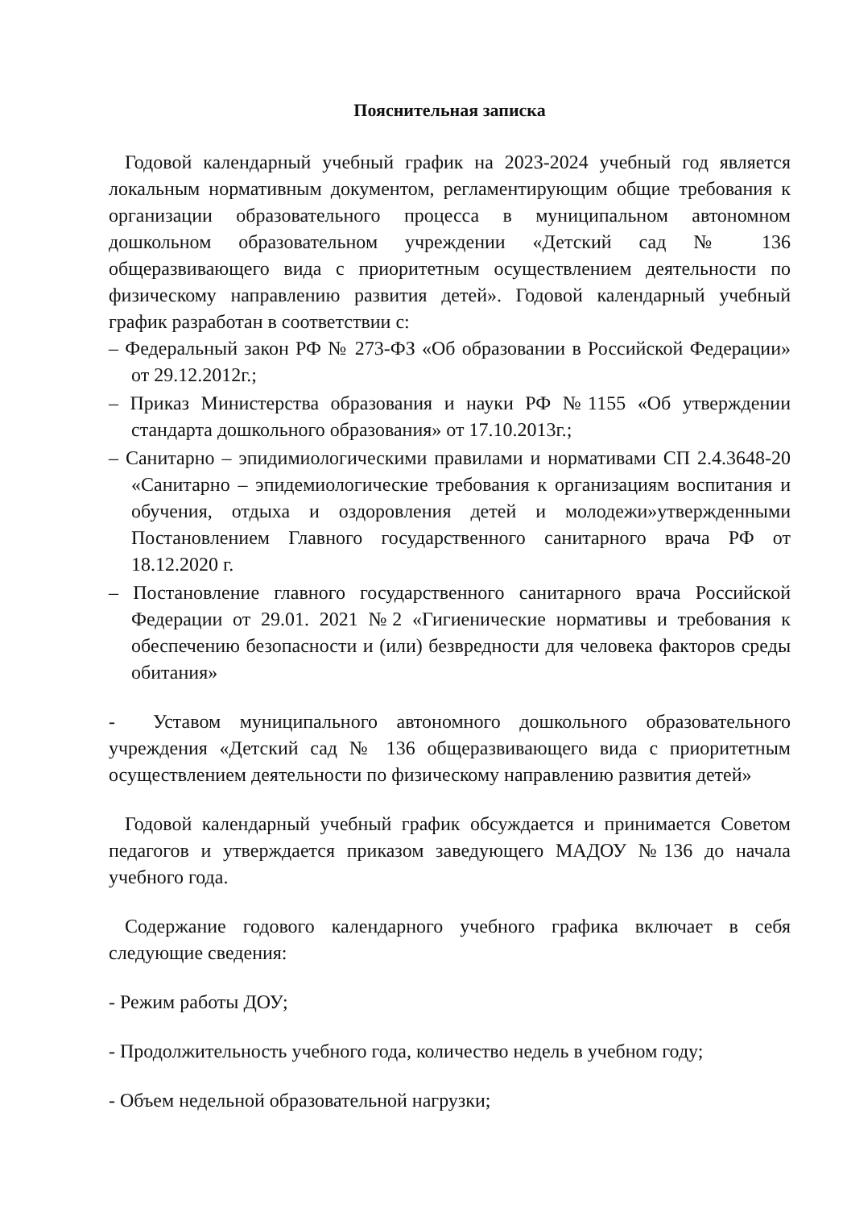Пояснительная записка
Годовой календарный учебный график на 2023-2024 учебный год является локальным нормативным документом, регламентирующим общие требования к организации образовательного процесса в муниципальном автономном дошкольном образовательном учреждении «Детский сад № 136 общеразвивающего вида с приоритетным осуществлением деятельности по физическому направлению развития детей». Годовой календарный учебный график разработан в соответствии с:
– Федеральный закон РФ № 273-ФЗ «Об образовании в Российской Федерации» от 29.12.2012г.;
– Приказ Министерства образования и науки РФ №1155 «Об утверждении стандарта дошкольного образования» от 17.10.2013г.;
– Санитарно – эпидимиологическими правилами и нормативами СП 2.4.3648-20 «Санитарно – эпидемиологические требования к организациям воспитания и обучения, отдыха и оздоровления детей и молодежи»утвержденными Постановлением Главного государственного санитарного врача РФ от 18.12.2020 г.
– Постановление главного государственного санитарного врача Российской Федерации от 29.01. 2021 №2 «Гигиенические нормативы и требования к обеспечению безопасности и (или) безвредности для человека факторов среды обитания»
- Уставом муниципального автономного дошкольного образовательного учреждения «Детский сад № 136 общеразвивающего вида с приоритетным осуществлением деятельности по физическому направлению развития детей»
Годовой календарный учебный график обсуждается и принимается Советом педагогов и утверждается приказом заведующего МАДОУ №136 до начала учебного года.
Содержание годового календарного учебного графика включает в себя следующие сведения:
- Режим работы ДОУ;
- Продолжительность учебного года, количество недель в учебном году;
- Объем недельной образовательной нагрузки;